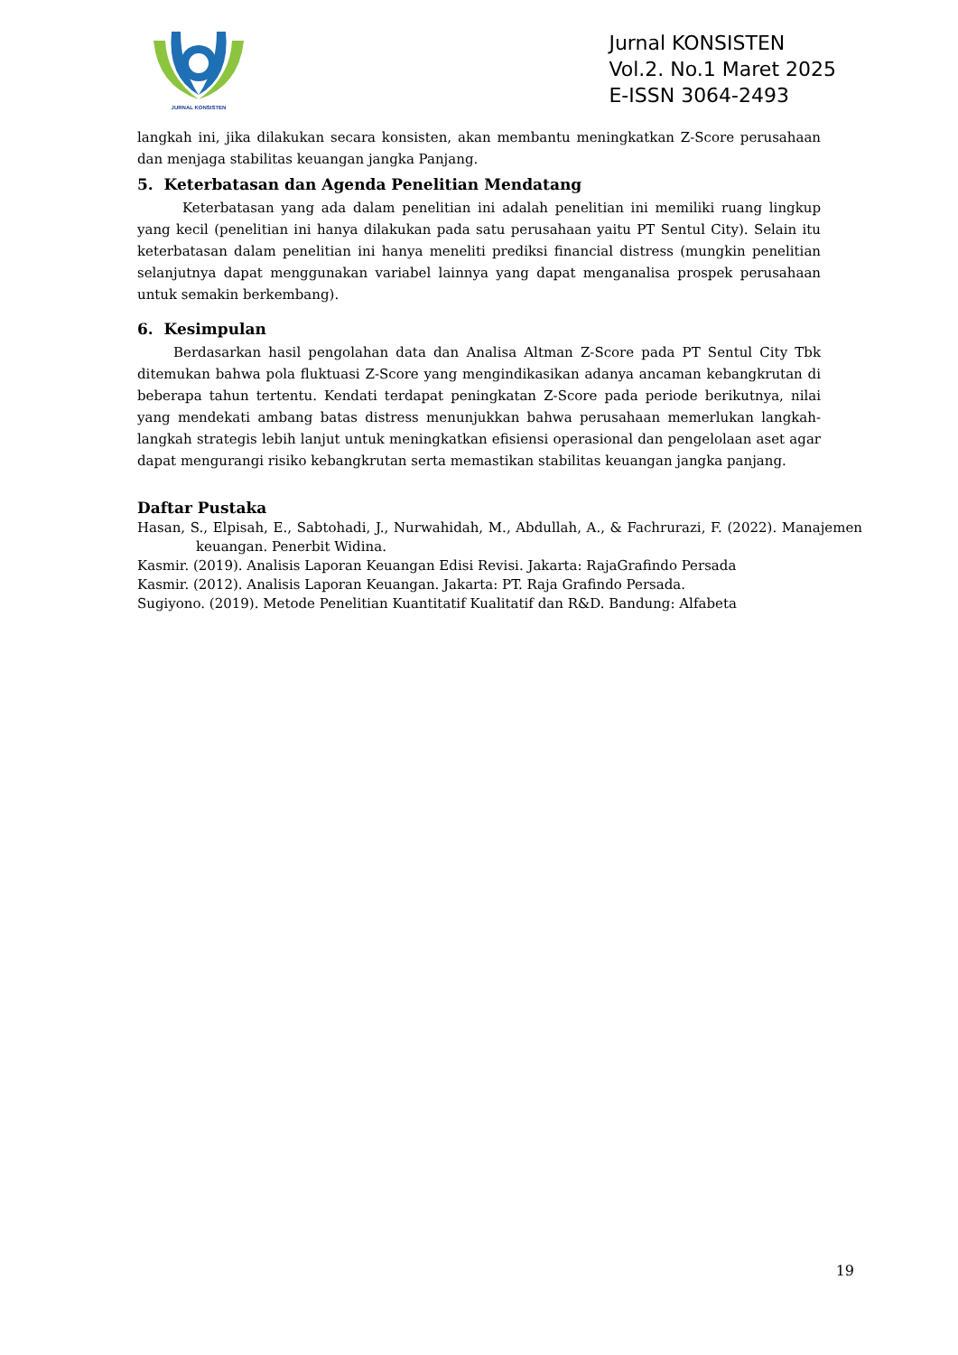JURNAL KONSISTEN
Jurnal KONSISTEN
Vol.2. No.1 Maret 2025
E-ISSN 3064-2493
langkah ini, jika dilakukan secara konsisten, akan membantu meningkatkan Z-Score perusahaan dan menjaga stabilitas keuangan jangka Panjang.
5. Keterbatasan dan Agenda Penelitian Mendatang
Keterbatasan yang ada dalam penelitian ini adalah penelitian ini memiliki ruang lingkup yang kecil (penelitian ini hanya dilakukan pada satu perusahaan yaitu PT Sentul City). Selain itu keterbatasan dalam penelitian ini hanya meneliti prediksi financial distress (mungkin penelitian selanjutnya dapat menggunakan variabel lainnya yang dapat menganalisa prospek perusahaan untuk semakin berkembang).
6. Kesimpulan
Berdasarkan hasil pengolahan data dan Analisa Altman Z-Score pada PT Sentul City Tbk ditemukan bahwa pola fluktuasi Z-Score yang mengindikasikan adanya ancaman kebangkrutan di beberapa tahun tertentu. Kendati terdapat peningkatan Z-Score pada periode berikutnya, nilai yang mendekati ambang batas distress menunjukkan bahwa perusahaan memerlukan langkah-langkah strategis lebih lanjut untuk meningkatkan efisiensi operasional dan pengelolaan aset agar dapat mengurangi risiko kebangkrutan serta memastikan stabilitas keuangan jangka panjang.
Daftar Pustaka
Hasan, S., Elpisah, E., Sabtohadi, J., Nurwahidah, M., Abdullah, A., & Fachrurazi, F. (2022). Manajemen keuangan. Penerbit Widina.
Kasmir. (2019). Analisis Laporan Keuangan Edisi Revisi. Jakarta: RajaGrafindo Persada
Kasmir. (2012). Analisis Laporan Keuangan. Jakarta: PT. Raja Grafindo Persada.
Sugiyono. (2019). Metode Penelitian Kuantitatif Kualitatif dan R&D. Bandung: Alfabeta
19